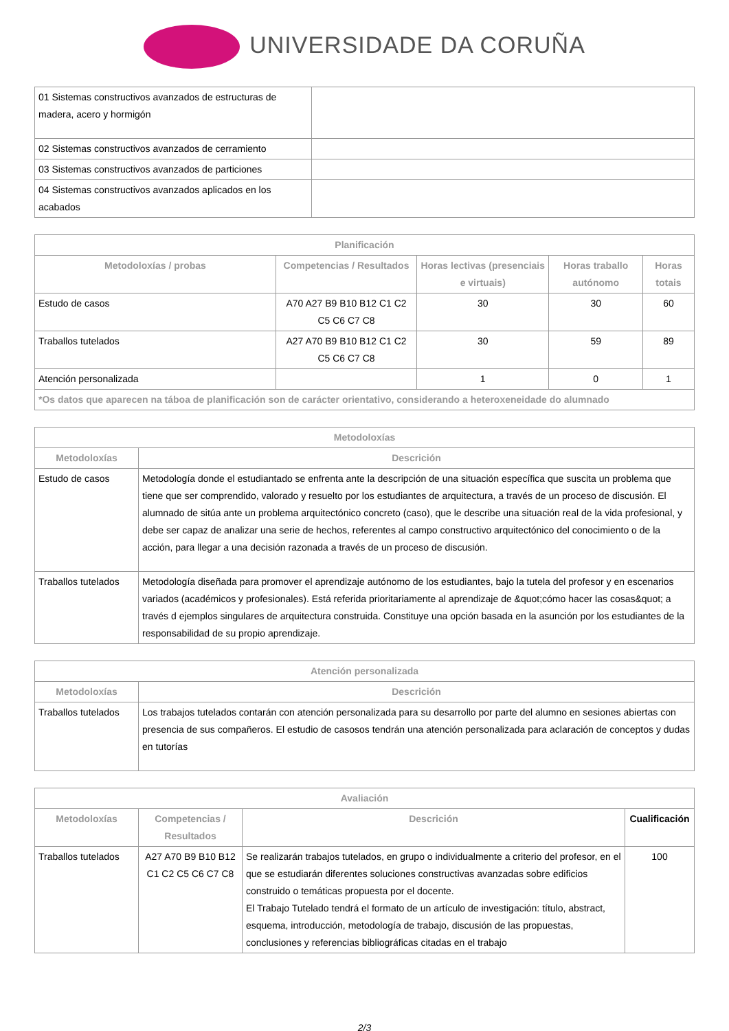UNIVERSIDADE DA CORUÑA
| 01 Sistemas constructivos avanzados de estructuras de madera, acero y hormigón | |
| 02 Sistemas constructivos avanzados de cerramiento | |
| 03 Sistemas constructivos avanzados de particiones | |
| 04 Sistemas constructivos avanzados aplicados en los acabados | |
| Planificación | | | | |
| --- | --- | --- | --- | --- |
| Metodoloxías / probas | Competencias / Resultados | Horas lectivas (presenciais e virtuais) | Horas traballo autónomo | Horas totais |
| Estudo de casos | A70 A27 B9 B10 B12 C1 C2 C5 C6 C7 C8 | 30 | 30 | 60 |
| Traballos tutelados | A27 A70 B9 B10 B12 C1 C2 C5 C6 C7 C8 | 30 | 59 | 89 |
| Atención personalizada | | 1 | 0 | 1 |
| *Os datos que aparecen na táboa de planificación son de carácter orientativo, considerando a heteroxeneidade do alumnado | | | | |
| Metodoloxías | |
| --- | --- |
| Metodoloxías | Descrición |
| Estudo de casos | Metodología donde el estudiantado se enfrenta ante la descripción de una situación específica que suscita un problema que tiene que ser comprendido, valorado y resuelto por los estudiantes de arquitectura, a través de un proceso de discusión. El alumnado de sitúa ante un problema arquitectónico concreto (caso), que le describe una situación real de la vida profesional, y debe ser capaz de analizar una serie de hechos, referentes al campo constructivo arquitectónico del conocimiento o de la acción, para llegar a una decisión razonada a través de un proceso de discusión. |
| Traballos tutelados | Metodología diseñada para promover el aprendizaje autónomo de los estudiantes, bajo la tutela del profesor y en escenarios variados (académicos y profesionales). Está referida prioritariamente al aprendizaje de &quot;cómo hacer las cosas&quot; a través d ejemplos singulares de arquitectura construida. Constituye una opción basada en la asunción por los estudiantes de la responsabilidad de su propio aprendizaje. |
| Atención personalizada | |
| --- | --- |
| Metodoloxías | Descrición |
| Traballos tutelados | Los trabajos tutelados contarán con atención personalizada para su desarrollo por parte del alumno en sesiones abiertas con presencia de sus compañeros. El estudio de casosos tendrán una atención personalizada para aclaración de conceptos y dudas en tutorías |
| Avaliación | | | |
| --- | --- | --- | --- |
| Metodoloxías | Competencias / Resultados | Descrición | Cualificación |
| Traballos tutelados | A27 A70 B9 B10 B12 C1 C2 C5 C6 C7 C8 | Se realizarán trabajos tutelados, en grupo o individualmente a criterio del profesor, en el que se estudiarán diferentes soluciones constructivas avanzadas sobre edificios construido o temáticas propuesta por el docente. El Trabajo Tutelado tendrá el formato de un artículo de investigación: título, abstract, esquema, introducción, metodología de trabajo, discusión de las propuestas, conclusiones y referencias bibliográficas citadas en el trabajo | 100 |
2/3